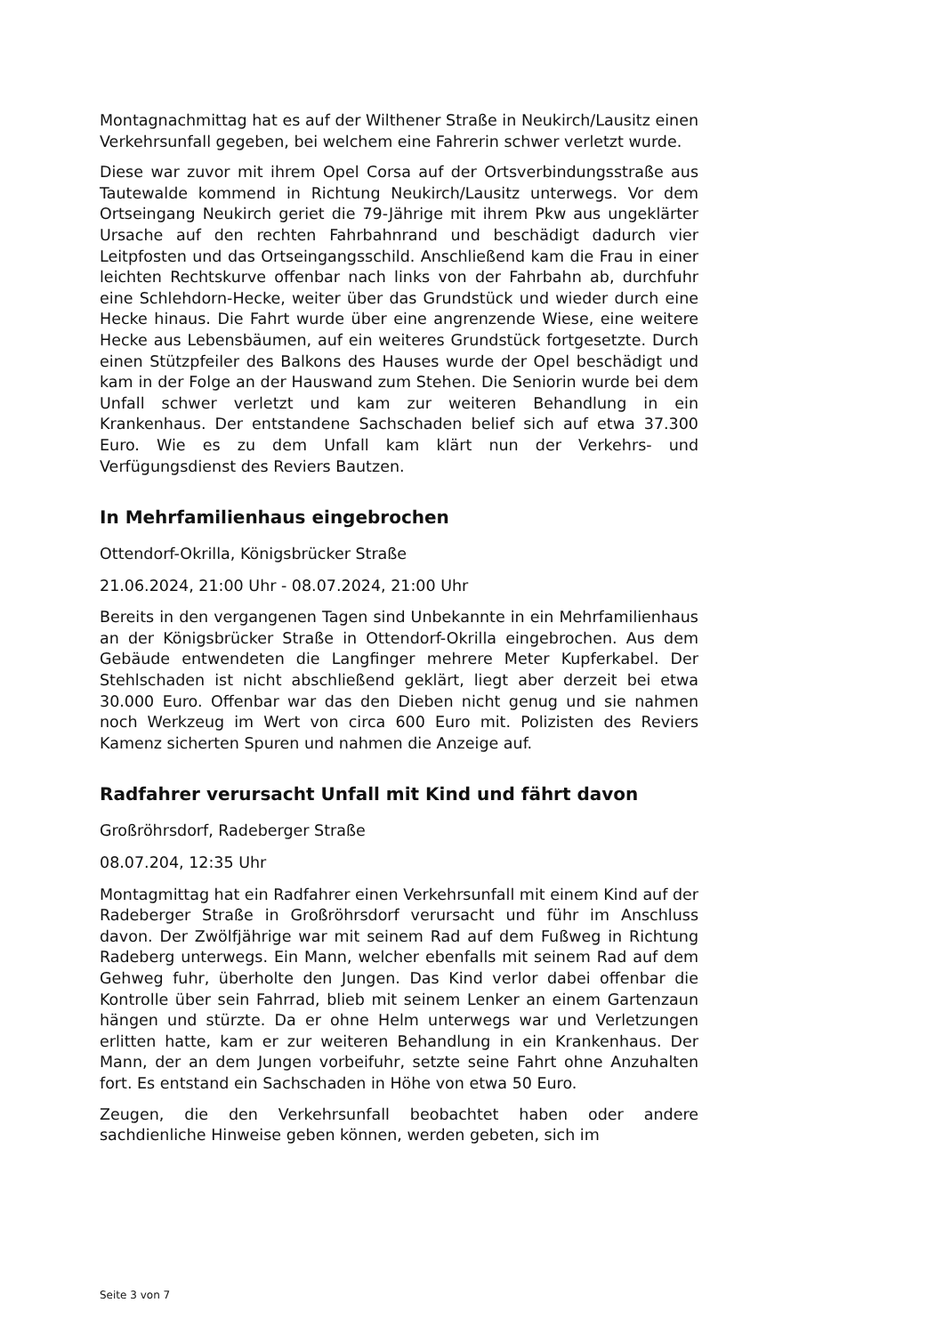Montagnachmittag hat es auf der Wilthener Straße in Neukirch/Lausitz einen Verkehrsunfall gegeben, bei welchem eine Fahrerin schwer verletzt wurde.
Diese war zuvor mit ihrem Opel Corsa auf der Ortsverbindungsstraße aus Tautewalde kommend in Richtung Neukirch/Lausitz unterwegs. Vor dem Ortseingang Neukirch geriet die 79-Jährige mit ihrem Pkw aus ungeklärter Ursache auf den rechten Fahrbahnrand und beschädigt dadurch vier Leitpfosten und das Ortseingangsschild. Anschließend kam die Frau in einer leichten Rechtskurve offenbar nach links von der Fahrbahn ab, durchfuhr eine Schlehdorn-Hecke, weiter über das Grundstück und wieder durch eine Hecke hinaus. Die Fahrt wurde über eine angrenzende Wiese, eine weitere Hecke aus Lebensbäumen, auf ein weiteres Grundstück fortgesetzte. Durch einen Stützpfeiler des Balkons des Hauses wurde der Opel beschädigt und kam in der Folge an der Hauswand zum Stehen. Die Seniorin wurde bei dem Unfall schwer verletzt und kam zur weiteren Behandlung in ein Krankenhaus. Der entstandene Sachschaden belief sich auf etwa 37.300 Euro. Wie es zu dem Unfall kam klärt nun der Verkehrs- und Verfügungsdienst des Reviers Bautzen.
In Mehrfamilienhaus eingebrochen
Ottendorf-Okrilla, Königsbrücker Straße
21.06.2024, 21:00 Uhr - 08.07.2024, 21:00 Uhr
Bereits in den vergangenen Tagen sind Unbekannte in ein Mehrfamilienhaus an der Königsbrücker Straße in Ottendorf-Okrilla eingebrochen. Aus dem Gebäude entwendeten die Langfinger mehrere Meter Kupferkabel. Der Stehlschaden ist nicht abschließend geklärt, liegt aber derzeit bei etwa 30.000 Euro. Offenbar war das den Dieben nicht genug und sie nahmen noch Werkzeug im Wert von circa 600 Euro mit. Polizisten des Reviers Kamenz sicherten Spuren und nahmen die Anzeige auf.
Radfahrer verursacht Unfall mit Kind und fährt davon
Großröhrsdorf, Radeberger Straße
08.07.204, 12:35 Uhr
Montagmittag hat ein Radfahrer einen Verkehrsunfall mit einem Kind auf der Radeberger Straße in Großröhrsdorf verursacht und führ im Anschluss davon. Der Zwölfjährige war mit seinem Rad auf dem Fußweg in Richtung Radeberg unterwegs. Ein Mann, welcher ebenfalls mit seinem Rad auf dem Gehweg fuhr, überholte den Jungen. Das Kind verlor dabei offenbar die Kontrolle über sein Fahrrad, blieb mit seinem Lenker an einem Gartenzaun hängen und stürzte. Da er ohne Helm unterwegs war und Verletzungen erlitten hatte, kam er zur weiteren Behandlung in ein Krankenhaus. Der Mann, der an dem Jungen vorbeifuhr, setzte seine Fahrt ohne Anzuhalten fort. Es entstand ein Sachschaden in Höhe von etwa 50 Euro.
Zeugen, die den Verkehrsunfall beobachtet haben oder andere sachdienliche Hinweise geben können, werden gebeten, sich im
Seite 3 von 7